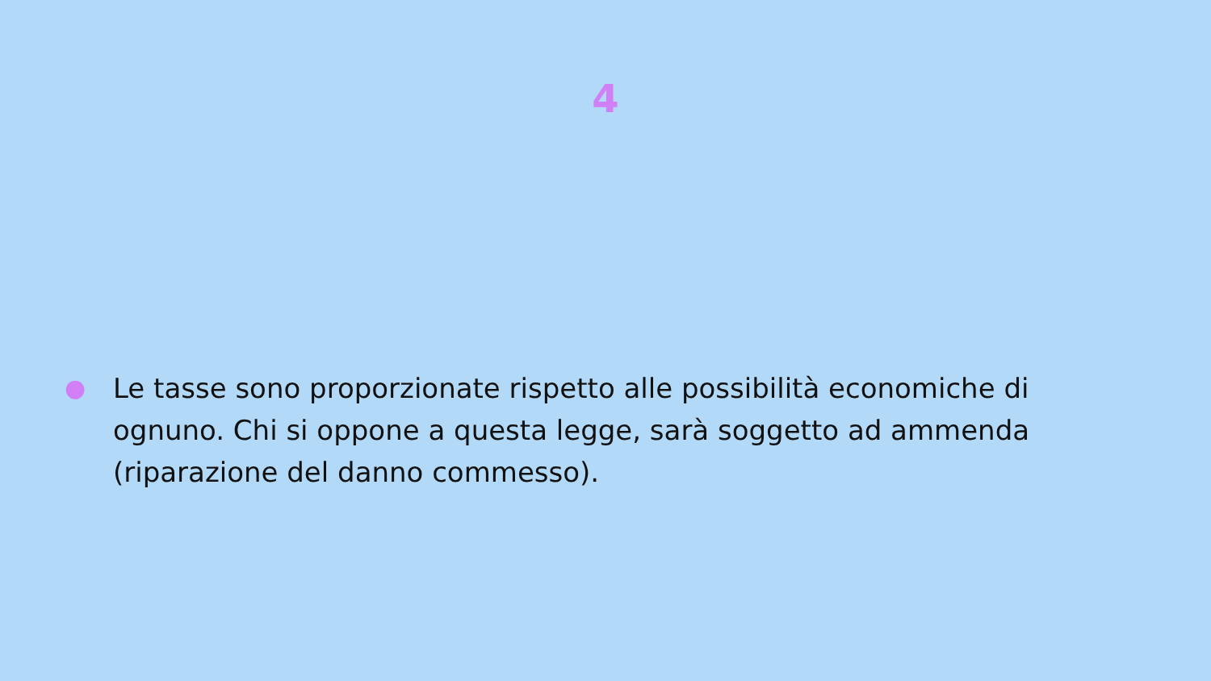4
● Le tasse sono proporzionate rispetto alle possibilità economiche di ognuno. Chi si oppone a questa legge, sarà soggetto ad ammenda (riparazione del danno commesso).